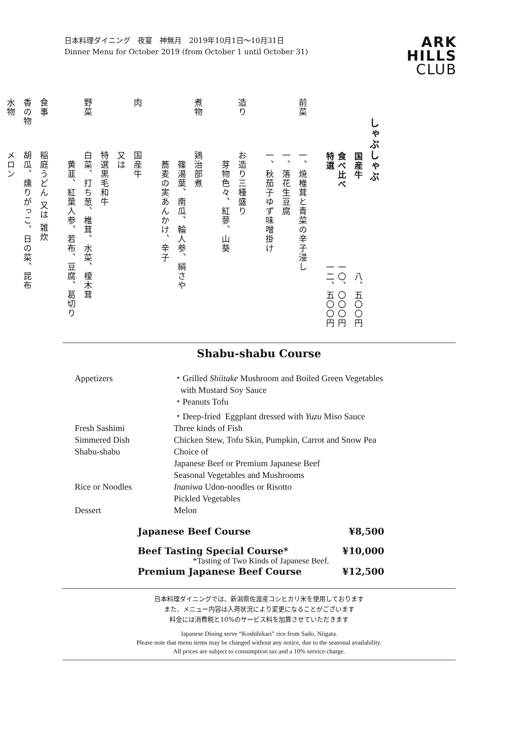日本料理ダイニング　夜宴　神無月　2019年10月1日〜10月31日
Dinner Menu for October 2019 (from October 1 until October 31)
ARK
HILLS
CLUB
しゃぶしゃぶ
国産牛 八、五〇〇円
食べ比べ 一〇、〇〇〇円
特選 一二、五〇〇円
前菜 一、焼椎茸と青菜の辛子浸し
一、落花生豆腐
一、秋茄子ゆず味噌掛け
造り お造り三種盛り
　芽物色々、紅蓼、山葵
煮物 鶏治部煮
　篠湯葉、南瓜、輪人参、絹さや
　蕎麦の実あんかけ、辛子
肉 国産牛
又は
特選黒毛和牛
野菜 白菜、打ち葱、椎茸、水菜、榎木茸
　黄韮、紅葉人参、若布、豆腐、葛切り
食事 稲庭うどん 又は 雑炊
香の物 胡瓜、燻りがっこ、日の菜、昆布
水物 メロン
Shabu-shabu Course
| Appetizers | ・Grilled Shiitake Mushroom and Boiled Green Vegetables with Mustard Soy Sauce |
| | ・Peanuts Tofu |
| | ・Deep-fried Eggplant dressed with Yuzu Miso Sauce |
| Fresh Sashimi | Three kinds of Fish |
| Simmered Dish | Chicken Stew, Tofu Skin, Pumpkin, Carrot and Snow Pea |
| Shabu-shabu | Choice of |
| | Japanese Beef or Premium Japanese Beef |
| | Seasonal Vegetables and Mushrooms |
| Rice or Noodles | Inaniwa Udon-noodles or Risotto |
| | Pickled Vegetables |
| Dessert | Melon |
Japanese Beef Course ¥8,500
Beef Tasting Special Course* ¥10,000
*Tasting of Two Kinds of Japanese Beef.
Premium Japanese Beef Course ¥12,500
日本料理ダイニングでは、新潟県佐渡産コシヒカリ米を使用しております
また、メニュー内容は入荷状況により変更になることがございます
料金には消費税と10%のサービス料を加算させていただきます
Japanese Dining serve “Koshihikari” rice from Sado, Niigata.
Please note that menu items may be changed without any notice, due to the seasonal availability.
All prices are subject to consumption tax and a 10% service charge.